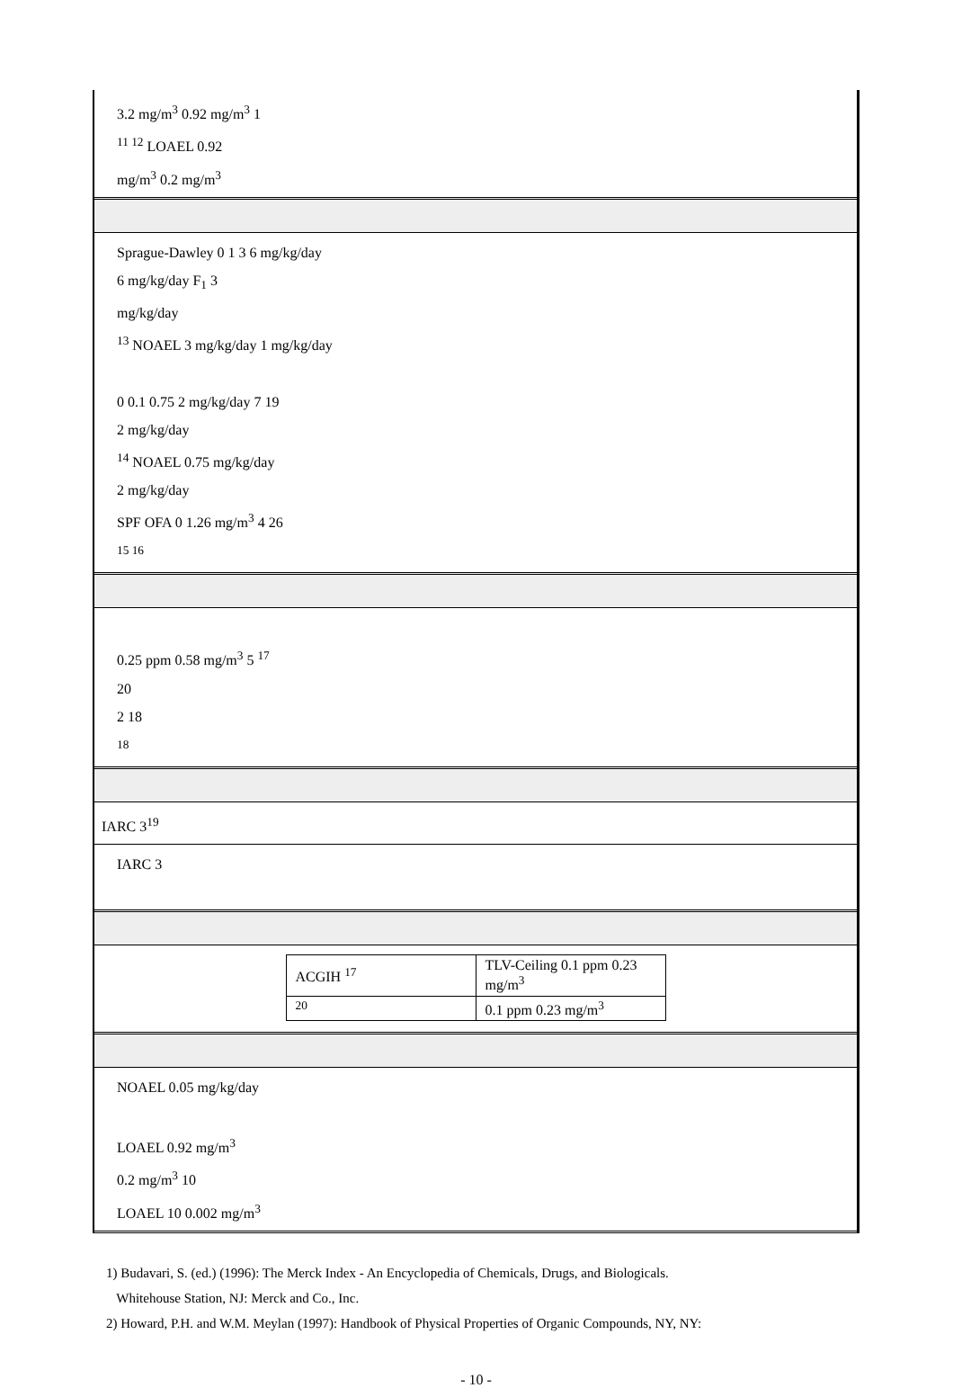3.2 mg/m<sup>3</sup> 0.92 mg/m<sup>3</sup> 1
<sup>11 12</sup> LOAEL 0.92
mg/m<sup>3</sup> 0.2 mg/m<sup>3</sup>
Sprague-Dawley 0 1 3 6 mg/kg/day
6 mg/kg/day F<sub>1</sub> 3
mg/kg/day
<sup>13</sup> NOAEL 3 mg/kg/day 1 mg/kg/day
0 0.1 0.75 2 mg/kg/day 7 19
2 mg/kg/day
<sup>14</sup> NOAEL 0.75 mg/kg/day
2 mg/kg/day
SPF OFA 0 1.26 mg/m<sup>3</sup> 4 26
<sup>15 16</sup>
0.25 ppm 0.58 mg/m<sup>3</sup> 5 <sup>17</sup>
20
2 18
<sup>18</sup>
IARC 3<sup>19</sup>
IARC 3
| ACGIH <sup>17</sup> | TLV-Ceiling 0.1 ppm 0.23 mg/m<sup>3</sup> |
| <sup>20</sup> | 0.1 ppm 0.23 mg/m<sup>3</sup> |
NOAEL 0.05 mg/kg/day
LOAEL 0.92 mg/m<sup>3</sup>
0.2 mg/m<sup>3</sup> 10
LOAEL 10 0.002 mg/m<sup>3</sup>
1) Budavari, S. (ed.) (1996): The Merck Index - An Encyclopedia of Chemicals, Drugs, and Biologicals.
Whitehouse Station, NJ: Merck and Co., Inc.
2) Howard, P.H. and W.M. Meylan (1997): Handbook of Physical Properties of Organic Compounds, NY, NY:
- 10 -